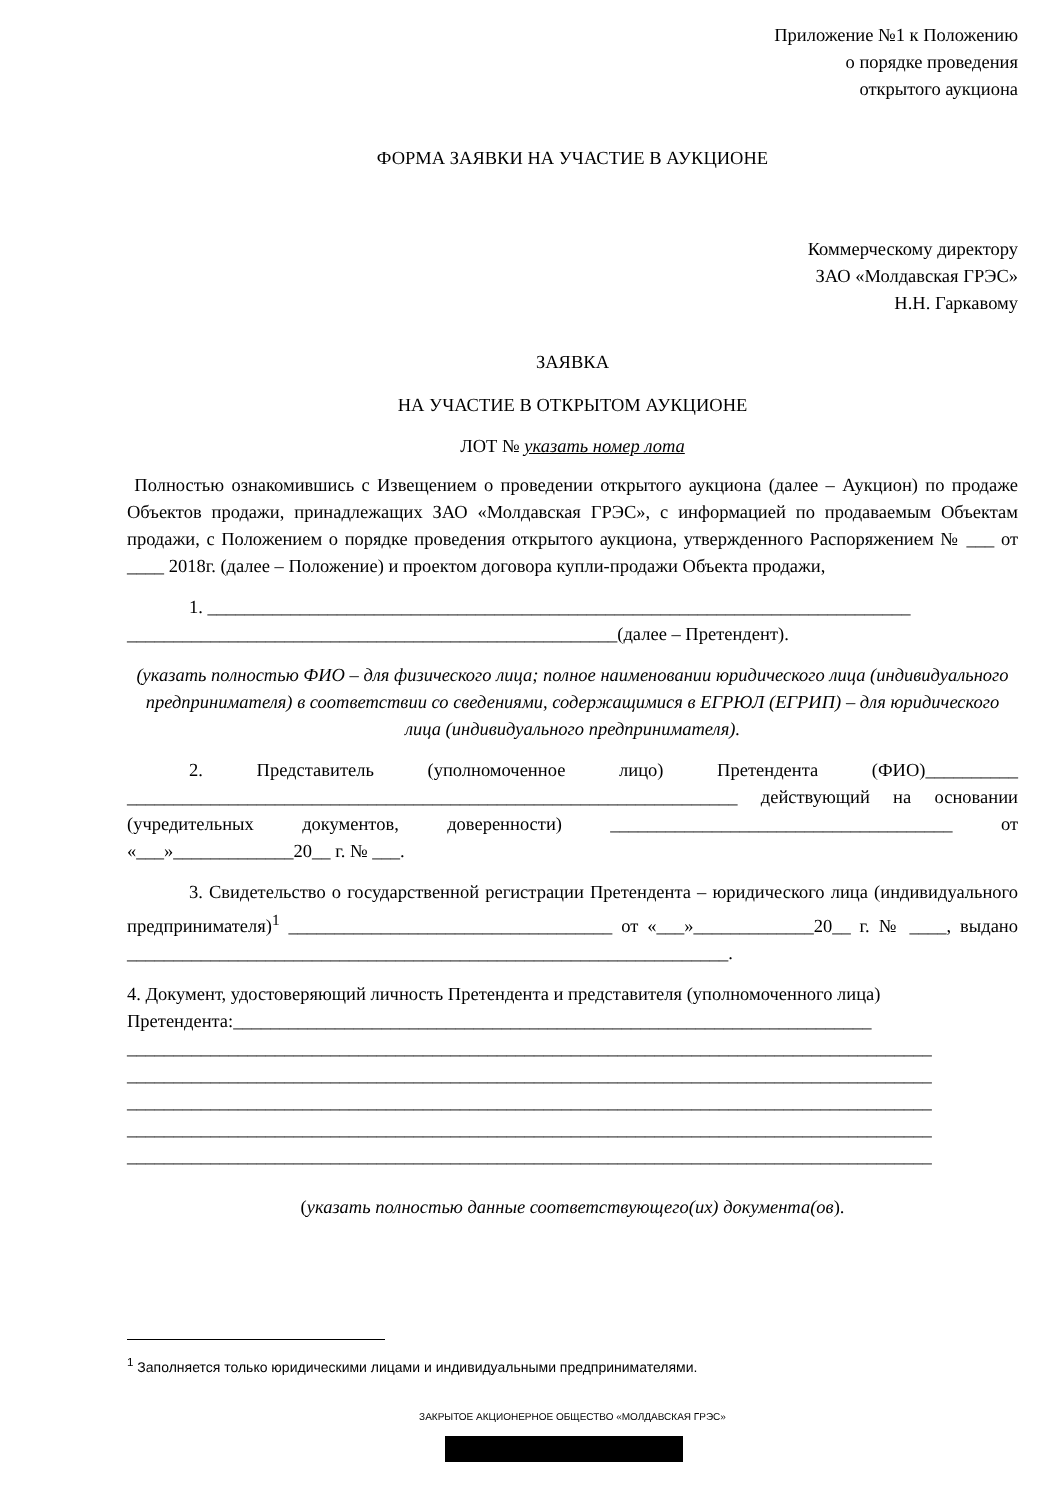Приложение №1 к Положению
о порядке проведения
открытого аукциона
ФОРМА ЗАЯВКИ НА УЧАСТИЕ В АУКЦИОНЕ
Коммерческому директору
ЗАО «Молдавская ГРЭС»
Н.Н. Гаркавому
ЗАЯВКА
НА УЧАСТИЕ В ОТКРЫТОМ АУКЦИОНЕ
ЛОТ № указать номер лота
Полностью ознакомившись с Извещением о проведении открытого аукциона (далее – Аукцион) по продаже Объектов продажи, принадлежащих ЗАО «Молдавская ГРЭС», с информацией по продаваемым Объектам продажи, с Положением о порядке проведения открытого аукциона, утвержденного Распоряжением № ___ от ____ 2018г. (далее – Положение) и проектом договора купли-продажи Объекта продажи,
1. ____________________________________________________________________________
_____________________________________________________(далее – Претендент).
(указать полностью ФИО – для физического лица; полное наименовании юридического лица (индивидуального предпринимателя) в соответствии со сведениями, содержащимися в ЕГРЮЛ (ЕГРИП) – для юридического лица (индивидуального предпринимателя).
2. Представитель (уполномоченное лицо) Претендента (ФИО)__________ __________________________________________________________________ действующий на основании (учредительных документов, доверенности) _____________________________________ от «___»_____________20__ г. № ___.
3. Свидетельство о государственной регистрации Претендента – юридического лица (индивидуального предпринимателя)<sup>1</sup> ___________________________________ от «___»_____________20__ г. № ____, выдано _________________________________________________________________.
4. Документ, удостоверяющий личность Претендента и представителя (уполномоченного лица) Претендента:_____________________________________________________________________
_______________________________________________________________________________________
_______________________________________________________________________________________
_______________________________________________________________________________________
_______________________________________________________________________________________
_______________________________________________________________________________________
(указать полностью данные соответствующего(их) документа(ов).
<sup>1</sup> Заполняется только юридическими лицами и индивидуальными предпринимателями.
ЗАКРЫТОЕ АКЦИОНЕРНОЕ ОБЩЕСТВО «МОЛДАВСКАЯ ГРЭС»